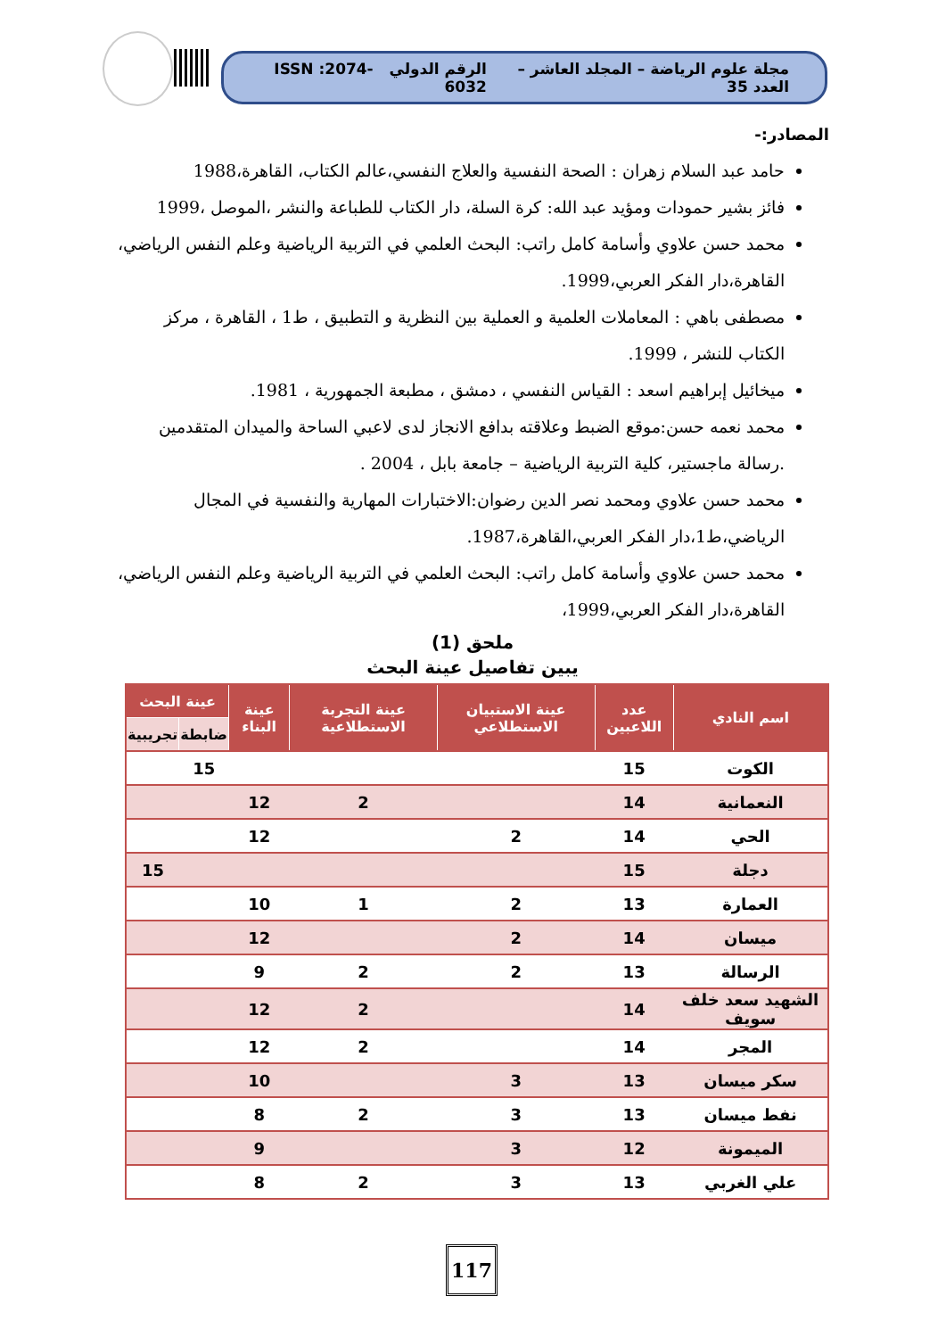مجلة علوم الرياضة – المجلد العاشر – العدد 35 الرقم الدولي ISSN :2074-6032
المصادر:-
حامد عبد السلام زهران : الصحة النفسية والعلاج النفسي،عالم الكتاب، القاهرة،1988
فائز بشير حمودات ومؤيد عبد الله: كرة السلة، دار الكتاب للطباعة والنشر ،الموصل ،1999
محمد حسن علاوي وأسامة كامل راتب: البحث العلمي في التربية الرياضية وعلم النفس الرياضي، القاهرة،دار الفكر العربي،1999.
مصطفى باهي : المعاملات العلمية و العملية بين النظرية و التطبيق ، ط1 ، القاهرة ، مركز الكتاب للنشر ، 1999.
ميخائيل إبراهيم اسعد : القياس النفسي ، دمشق ، مطبعة الجمهورية ، 1981.
محمد نعمه حسن:موقع الضبط وعلاقته بدافع الانجاز لدى لاعبي الساحة والميدان المتقدمين .رسالة ماجستير، كلية التربية الرياضية – جامعة بابل ، 2004 .
محمد حسن علاوي ومحمد نصر الدين رضوان:الاختبارات المهارية والنفسية في المجال الرياضي،ط1،دار الفكر العربي،القاهرة،1987.
محمد حسن علاوي وأسامة كامل راتب: البحث العلمي في التربية الرياضية وعلم النفس الرياضي، القاهرة،دار الفكر العربي،1999،
ملحق (1)
يبين تفاصيل عينة البحث
| اسم النادي | عدد اللاعبين | عينة الاستبيان الاستطلاعي | عينة التجربة الاستطلاعية | عينة البناء | عينة البحث | |
| --- | --- | --- | --- | --- | --- | --- |
| | | | | | ضابطة | تجريبية |
| الكوت | 15 | | | | 15 | |
| النعمانية | 14 | | 2 | 12 | | |
| الحي | 14 | 2 | | 12 | | |
| دجلة | 15 | | | | | 15 |
| العمارة | 13 | 2 | 1 | 10 | | |
| ميسان | 14 | 2 | | 12 | | |
| الرسالة | 13 | 2 | 2 | 9 | | |
| الشهيد سعد خلف سويف | 14 | | 2 | 12 | | |
| المجر | 14 | | 2 | 12 | | |
| سكر ميسان | 13 | 3 | | 10 | | |
| نفط ميسان | 13 | 3 | 2 | 8 | | |
| الميمونة | 12 | 3 | | 9 | | |
| علي الغربي | 13 | 3 | 2 | 8 | | |
117